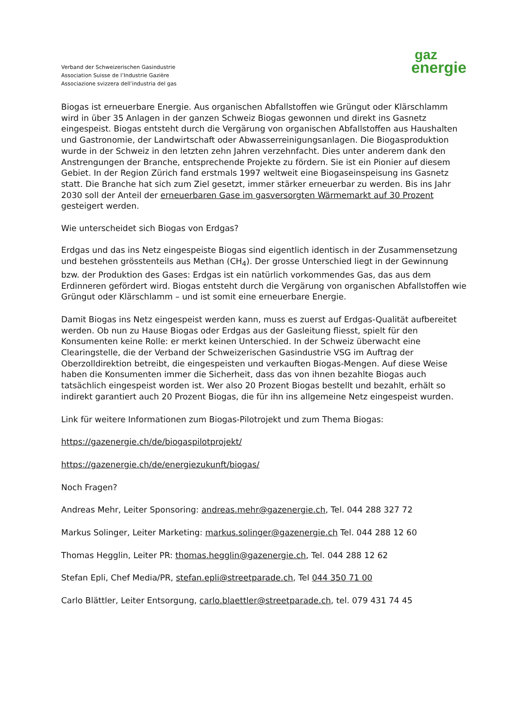Verband der Schweizerischen Gasindustrie
Association Suisse de l’Industrie Gazière
Associazione svizzera dell’industria del gas
gaz
energie
Biogas ist erneuerbare Energie. Aus organischen Abfallstoffen wie Grüngut oder Klärschlamm wird in über 35 Anlagen in der ganzen Schweiz Biogas gewonnen und direkt ins Gasnetz eingespeist. Biogas entsteht durch die Vergärung von organischen Abfallstoffen aus Haushalten und Gastronomie, der Landwirtschaft oder Abwasserreinigungsanlagen. Die Biogasproduktion wurde in der Schweiz in den letzten zehn Jahren verzehnfacht. Dies unter anderem dank den Anstrengungen der Branche, entsprechende Projekte zu fördern. Sie ist ein Pionier auf diesem Gebiet. In der Region Zürich fand erstmals 1997 weltweit eine Biogaseinspeisung ins Gasnetz statt. Die Branche hat sich zum Ziel gesetzt, immer stärker erneuerbar zu werden. Bis ins Jahr 2030 soll der Anteil der erneuerbaren Gase im gasversorgten Wärmemarkt auf 30 Prozent gesteigert werden.
Wie unterscheidet sich Biogas von Erdgas?
Erdgas und das ins Netz eingespeiste Biogas sind eigentlich identisch in der Zusammensetzung und bestehen grösstenteils aus Methan (CH<sub>4</sub>). Der grosse Unterschied liegt in der Gewinnung bzw. der Produktion des Gases: Erdgas ist ein natürlich vorkommendes Gas, das aus dem Erdinneren gefördert wird. Biogas entsteht durch die Vergärung von organischen Abfallstoffen wie Grüngut oder Klärschlamm – und ist somit eine erneuerbare Energie.
Damit Biogas ins Netz eingespeist werden kann, muss es zuerst auf Erdgas-Qualität aufbereitet werden. Ob nun zu Hause Biogas oder Erdgas aus der Gasleitung fliesst, spielt für den Konsumenten keine Rolle: er merkt keinen Unterschied. In der Schweiz überwacht eine Clearingstelle, die der Verband der Schweizerischen Gasindustrie VSG im Auftrag der Oberzolldirektion betreibt, die eingespeisten und verkauften Biogas-Mengen. Auf diese Weise haben die Konsumenten immer die Sicherheit, dass das von ihnen bezahlte Biogas auch tatsächlich eingespeist worden ist. Wer also 20 Prozent Biogas bestellt und bezahlt, erhält so indirekt garantiert auch 20 Prozent Biogas, die für ihn ins allgemeine Netz eingespeist wurden.
Link für weitere Informationen zum Biogas-Pilotrojekt und zum Thema Biogas:
https://gazenergie.ch/de/biogaspilotprojekt/
https://gazenergie.ch/de/energiezukunft/biogas/
Noch Fragen?
Andreas Mehr, Leiter Sponsoring: andreas.mehr@gazenergie.ch, Tel. 044 288 327 72
Markus Solinger, Leiter Marketing: markus.solinger@gazenergie.ch Tel. 044 288 12 60
Thomas Hegglin, Leiter PR: thomas.hegglin@gazenergie.ch, Tel. 044 288 12 62
Stefan Epli, Chef Media/PR, stefan.epli@streetparade.ch, Tel 044 350 71 00
Carlo Blättler, Leiter Entsorgung, carlo.blaettler@streetparade.ch, tel. 079 431 74 45